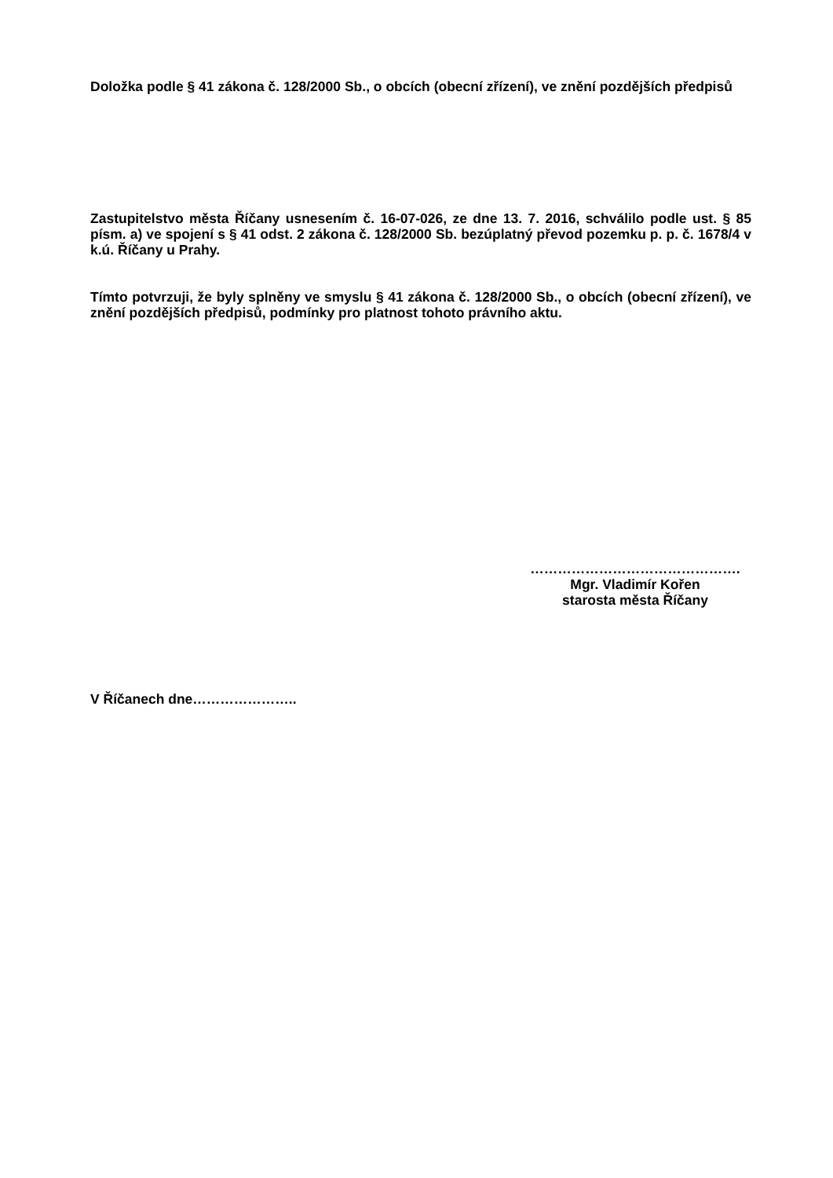Doložka podle § 41 zákona č. 128/2000 Sb., o obcích (obecní zřízení), ve znění pozdějších předpisů
Zastupitelstvo města Říčany usnesením č. 16-07-026, ze dne 13. 7. 2016, schválilo podle ust. § 85 písm. a) ve spojení s § 41 odst. 2 zákona č. 128/2000 Sb. bezúplatný převod pozemku p. p. č. 1678/4 v k.ú. Říčany u Prahy.
Tímto potvrzuji, že byly splněny ve smyslu § 41 zákona č. 128/2000 Sb., o obcích (obecní zřízení), ve znění pozdějších předpisů, podmínky pro platnost tohoto právního aktu.
……………………………………….
Mgr. Vladimír Kořen
starosta města Říčany
V Říčanech dne…………………..